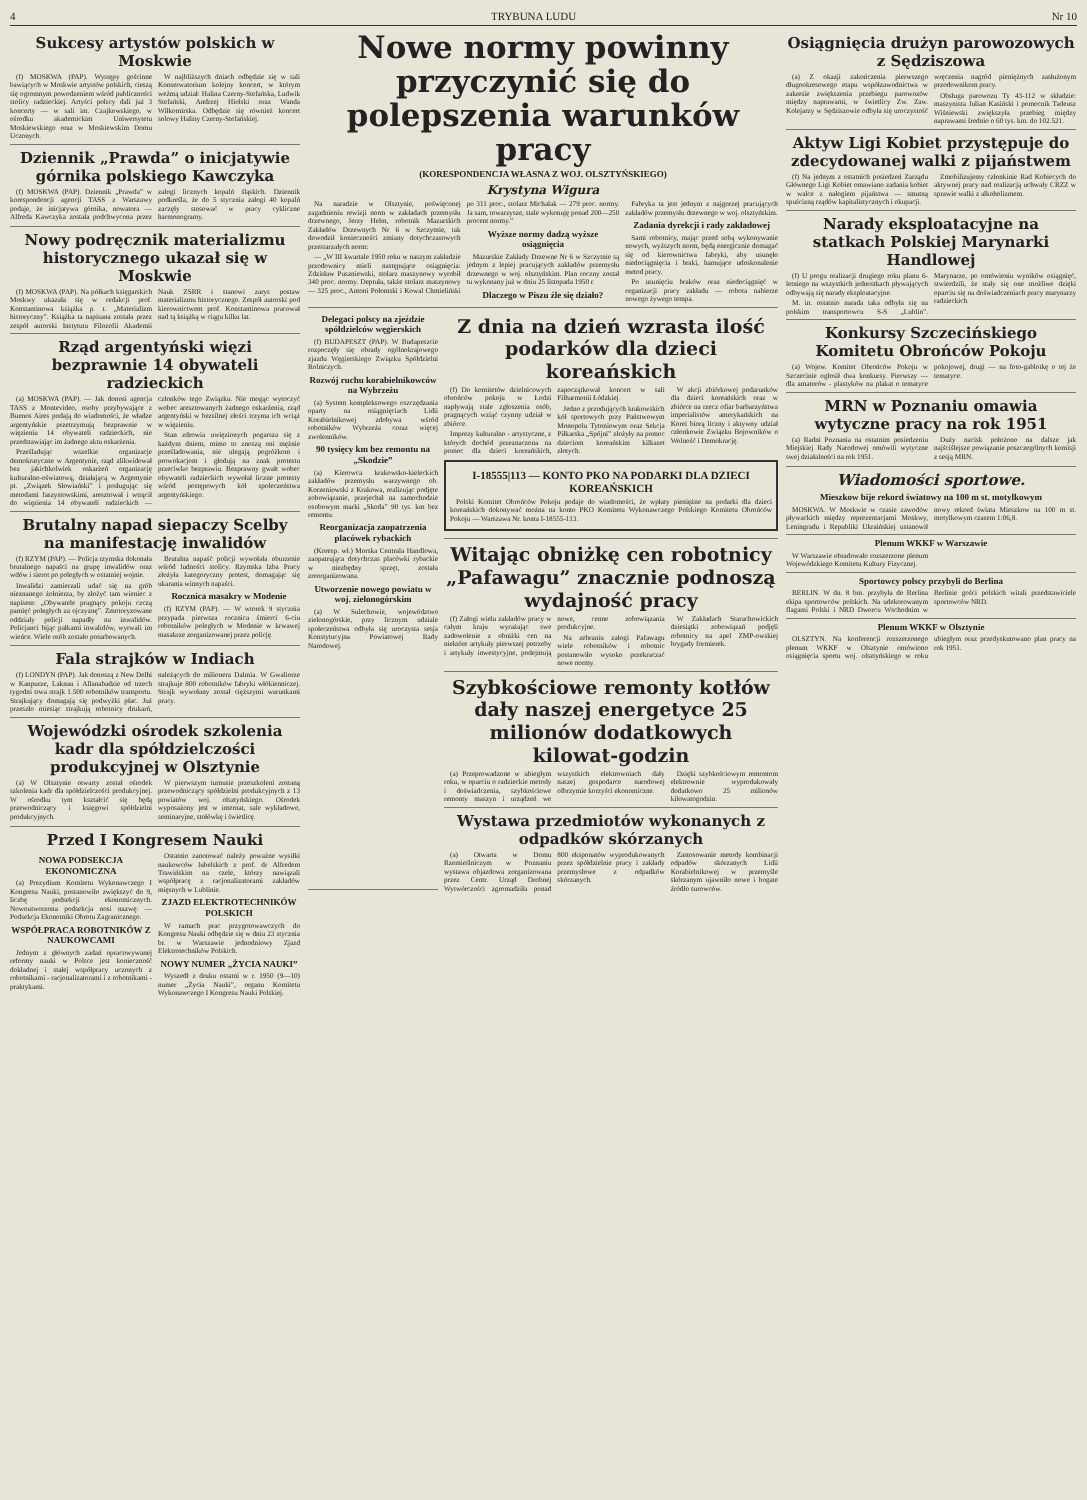4 TRYBUNA LUDU Nr 10
Sukcesy artystów polskich w Moskwie
(f) MOSKWA (PAP). Występy gościnne bawiących w Moskwie artystów polskich, cieszą się ogromnym powodzeniem wśród publiczności stolicy radzieckiej. Artyści polscy dali już 3 koncerty — w sali im. Czajkowskiego, w ośrodku akademickim Uniwersytetu Moskiewskiego oraz w Moskiewskim Domu Uczonych.
W najbliższych dniach odbędzie się w sali Konserwatorium kolejny koncert, w którym weźmą udział: Halina Czerny-Stefańska, Ludwik Stefański, Andrzej Hiolski oraz Wanda Wiłkomirska. Odbędzie się również koncert solowy Haliny Czerny-Stefańskiej.
Dziennik „Prawda” o inicjatywie górnika polskiego Kawczyka
(f) MOSKWA (PAP). Dziennik „Prawda” w korespondencji agencji TASS z Warszawy podaje, że inicjatywa górnika, nowatora — Alfreda Kawczyka została podchwycona przez załogi licznych kopalń śląskich. Dziennik podkreśla, że do 5 stycznia załogi 40 kopalń zaczęły stosować w pracy cykliczne harmonogramy.
Nowy podręcznik materializmu historycznego ukazał się w Moskwie
(f) MOSKWA (PAP). Na półkach księgarskich Moskwy ukazała się w redakcji prof. Konstantinowa książka p. t. „Materializm historyczny”. Książka ta napisana została przez zespół autorski Instytutu Filozofii Akademii Nauk ZSRR i stanowi zarys postaw materializmu historycznego. Zespół autorski pod kierownictwem prof. Konstantinowa pracował nad tą książką w ciągu kilku lat.
Rząd argentyński więzi bezprawnie 14 obywateli radzieckich
(a) MOSKWA (PAP). — Jak donosi agencja TASS z Montevideo, osoby przybywające z Buenos Aires podają do wiadomości, że władze argentyńskie przetrzymują bezprawnie w więzieniu 14 obywateli radzieckich, nie przedstawiając im żadnego aktu oskarżenia.
Prześladując wszelkie organizacje demokratyczne w Argentynie, rząd zlikwidował bez jakichkolwiek oskarżeń organizację kulturalno-oświatową, działającą w Argentynie pt. „Związek Słowiański” i posługując się metodami faszystowskimi, aresztował i wtrącił do więzienia 14 obywateli radzieckich — członków tego Związku. Nie mogąc wytoczyć wobec aresztowanych żadnego oskarżenia, rząd argentyński w bezsilnej złości trzyma ich wciąż w więzieniu.
Stan zdrowia uwięzionych pogarsza się z każdym dniem, mimo to znoszą oni mężnie prześladowania, nie ulegają pogróżkom i prowokacjom i głodują na znak protestu przeciwko bezprawiu. Bezprawny gwałt wobec obywateli radzieckich wywołał liczne protesty wśród postępowych kół społeczeństwa argentyńskiego.
Brutalny napad siepaczy Scelby na manifestację inwalidów
(f) RZYM (PAP). — Policja rzymska dokonała brutalnego napaści na grupę inwalidów oraz wdów i sierot po poległych w ostatniej wojnie.
Inwalidzi zamierzali udać się na grób nieznanego żołnierza, by złożyć tam wieniec z napisem: „Obywatele pragnący pokoju czczą pamięć poległych za ojczyznę”. Zmotoryzowane oddziały policji napadły na inwalidów. Policjanci bijąc pałkami inwalidów, wyrwali im wieńce. Wiele osób zostało poturbowanych.
Brutalna napaść policji wywołała oburzenie wśród ludności stolicy. Rzymska Izba Pracy złożyła kategoryczny protest, domagając się ukarania winnych napaści.
Rocznica masakry w Modenie
(f) RZYM (PAP). — W wtorek 9 stycznia przypada pierwsza rocznica śmierci 6-ciu robotników poległych w Modenie w krwawej masakrze zorganizowanej przez policję.
Fala strajków w Indiach
(f) LONDYN (PAP). Jak donoszą z New Delhi w Kanpurze, Laknau i Allanabadzie od trzech tygodni trwa strajk 1.500 robotników transportu. Strajkujący domagają się podwyżki płac. Już przeszło miesiąc strajkują robotnicy drukarń, należących do milionera Dalmia. W Gwaliorze strajkuje 800 robotników fabryki włókienniczej. Strajk wywołany został cięższymi warunkami pracy.
Wojewódzki ośrodek szkolenia kadr dla spółdzielczości produkcyjnej w Olsztynie
(a) W Olsztynie otwarty został ośrodek szkolenia kadr dla spółdzielczości produkcyjnej. W ośrodku tym kształcić się będą przewodniczący i księgowi spółdzielni produkcyjnych.
W pierwszym turnusie przeszkoleni zostaną przewodniczący spółdzielni produkcyjnych z 13 powiatów woj. olsztyńskiego. Ośrodek wyposażony jest w internat, sale wykładowe, seminaryjne, stołówkę i świetlicę.
Przed I Kongresem Nauki
NOWA PODSEKCJA EKONOMICZNA
(a) Prezydium Komitetu Wykonawczego I Kongresu Nauki, postanowiło zwiększyć do 9, liczbę podsekcji ekonomicznych. Nowoutworzona podsekcja nosi nazwę: — Podsekcja Ekonomiki Obrotu Zagranicznego.
WSPÓŁPRACA ROBOTNIKÓW Z NAUKOWCAMI
Jednym z głównych zadań opracowywanej reformy nauki w Polsce jest konieczność dokładnej i stałej współpracy uczonych z robotnikami - racjonalizatorami i z robotnikami - praktykami.
Ostatnio zanotować należy poważne wysiłki naukowców lubelskich z prof. dr Alfredem Trawińskim na czele, którzy nawiązali współpracę z racjonalizatorami zakładów mięsnych w Lublinie.
ZJAZD ELEKTROTECHNIKÓW POLSKICH
W ramach prac przygotowawczych do Kongresu Nauki odbędzie się w dniu 23 stycznia br. w Warszawie jednodniowy Zjazd Elektrotechników Polskich.
NOWY NUMER „ŻYCIA NAUKI”
Wyszedł z druku ostatni w r. 1950 (9—10) numer „Życia Nauki”, organu Komitetu Wykonawczego I Kongresu Nauki Polskiej.
Nowe normy powinny przyczynić się do polepszenia warunków pracy
(KORESPONDENCJA WŁASNA Z WOJ. OLSZTYŃSKIEGO)
Krystyna Wigura
Na naradzie w Olsztynie, poświęconej zagadnieniu rewizji norm w zakładach przemysłu drzewnego, Jerzy Helm, robotnik Mazurskich Zakładów Drzewnych Nr 6 w Szczytnie, tak dowodził konieczności zmiany dotychczasowych przestarzałych norm:
— „W III kwartale 1950 roku w naszym zakładzie przodownicy mieli następujące osiągnięcia: Zdzisław Puszniewski, stolarz maszynowy wyrobił 340 proc. normy. Deptuła, także stolarz maszynowy — 325 proc., Antoni Połomski i Kowal Chmieliński po 311 proc., stolarz Michalak — 279 proc. normy. Ja sam, towarzysze, stale wykonuję ponad 200—250 procent normy.”
Wyższe normy dadzą wyższe osiągnięcia
Mazurskie Zakłady Drzewne Nr 6 w Szczytnie są jednym z lepiej pracujących zakładów przemysłu drzewnego w woj. olsztyńskim. Plan roczny został tu wykonany już w dniu 25 listopada 1950 r.
Dlaczego w Piszu źle się działo?
Fabryka ta jest jednym z najgorzej pracujących zakładów przemysłu drzewnego w woj. olsztyńskim.
Zadania dyrekcji i rady zakładowej
Sami robotnicy, mając przed sobą wykonywanie nowych, wyższych norm, będą energicznie domagać się od kierownictwa fabryki, aby usunęło niedociągnięcia i braki, hamujące udoskonalenie metod pracy.
Po usunięciu braków oraz niedociągnięć w organizacji pracy zakładu — robota nabierze nowego żywego tempa.
Delegaci polscy na zjeździe spółdzielców węgierskich
(f) BUDAPESZT (PAP). W Budapeszcie rozpoczęły się obrady ogólnokrajowego zjazdu Węgierskiego Związku Spółdzielni Rolniczych.
Rozwój ruchu korabielnikowców na Wybrzeżu
(a) System kompleksowego oszczędzania oparty na osiągnięciach Lidii Korabielnikowej zdobywa wśród robotników Wybrzeża coraz więcej zwolenników.
90 tysięcy km bez remontu na „Skodzie”
(a) Kierowca krakowsko-kieleckich zakładów przemysłu warzywnego ob. Korzeniowski z Krakowa, realizując podjęte zobowiązanie, przejechał na samochodzie osobowym marki „Skoda” 90 tys. km bez remontu.
Reorganizacja zaopatrzenia placówek rybackich
(Koresp. wł.) Morska Centrala Handlowa, zaopatrująca dotychczas placówki rybackie w niezbędny sprzęt, została zreorganizowana.
Utworzenie nowego powiatu w woj. zielonogórskim
(a) W Sulechowie, województwo zielonogórskie, przy licznym udziale społeczeństwa odbyła się uroczysta sesja Konstytucyjna Powiatowej Rady Narodowej.
Z dnia na dzień wzrasta ilość podarków dla dzieci koreańskich
(f) Do komitetów dzielnicowych obrońców pokoju w Łodzi napływają stale zgłoszenia osób, pragnących wziąć czynny udział w zbiórce.
Imprezy kulturalno - artystyczne, z których dochód przeznaczona na pomoc dla dzieci koreańskich, zapoczątkował koncert w sali Filharmonii Łódzkiej.
Jedno z przodujących krakowskich kół sportowych przy Państwowym Monopolu Tytoniowym oraz Sekcja Piłkarska „Spójni” złożyły na pomoc dzieciom koreańskim kilkaset złotych.
W akcji zbiórkowej podarunków dla dzieci koreańskich oraz w zbiórce na rzecz ofiar barbarzyństwa imperialistów amerykańskich na Korei biorą liczny i aktywny udział członkowie Związku Bojowników o Wolność i Demokrację.
I-18555|113 — KONTO PKO NA PODARKI DLA DZIECI KOREAŃSKICH
Polski Komitet Obrońców Pokoju podaje do wiadomości, że wpłaty pieniężne na podarki dla dzieci koreańskich dokonywać można na konto PKO Komitetu Wykonawczego Polskiego Komitetu Obrońców Pokoju — Warszawa Nr. konta I-18555-113.
Witając obniżkę cen robotnicy „Pafawagu” znacznie podnoszą wydajność pracy
(f) Załogi wielu zakładów pracy w całym kraju wyrażając swe zadowolenie z obniżki cen na niektóre artykuły pierwszej potrzeby i artykuły inwestycyjne, podejmują nowe, cenne zobowiązania produkcyjne.
Na zebraniu załogi Pafawagu wiele robotników i robotnic postanowiło wysoko przekraczać nowe normy.
W Zakładach Starachowickich dziesiątki zobowiązań podjęli robotnicy na apel ZMP-owskiej brygady formierek.
Szybkościowe remonty kotłów dały naszej energetyce 25 milionów dodatkowych kilowat-godzin
(a) Przeprowadzone w ubiegłym roku, w oparciu o radzieckie metody i doświadczenia, szybkościowe remonty maszyn i urządzeń we wszystkich elektrowniach dały naszej gospodarce narodowej olbrzymie korzyści ekonomiczne.
Dzięki szybkościowym remontom elektrownie wyprodukowały dodatkowo 25 milionów kilowatogodzin.
Wystawa przedmiotów wykonanych z odpadków skórzanych
(a) Otwarta w Domu Rzemieślniczym w Poznaniu wystawa objazdowa zorganizowana przez Centr. Urząd Drobnej Wytwórczości zgromadziła ponad 800 eksponatów wyprodukowanych przez spółdzielnie pracy i zakłady przemysłowe z odpadków skórzanych.
Zastosowanie metody kombinacji odpadów skórzanych Lidii Korabielnikowej w przemyśle skórzanym ujawniło nowe i bogate źródło surowców.
Osiągnięcia drużyn parowozowych z Sędziszowa
(a) Z okazji zakończenia pierwszego długookresowego etapu współzawodnictwa w zakresie zwiększenia przebiegu parowozów między naprawami, w świetlicy Zw. Zaw. Kolejarzy w Sędziszowie odbyła się uroczystość wręczenia nagród pieniężnych zasłużonym przodownikom pracy.
Obsługa parowozu Ty 43-112 w składzie: maszynista Julian Kasiński i pomocnik Tadeusz Wiśniewski zwiększyła przebieg między naprawami średnio o 60 tys. km. do 102.521.
Aktyw Ligi Kobiet przystępuje do zdecydowanej walki z pijaństwem
(f) Na jednym z ostatnich posiedzeń Zarządu Głównego Ligi Kobiet omawiano zadania kobiet w walce z nałogiem pijaństwa — smutną spuścizną rządów kapitalistycznych i okupacji.
Zmobilizujemy członkinie Rad Kobiecych do aktywnej pracy nad realizacją uchwały CRZZ w sprawie walki z alkoholizmem.
Narady eksploatacyjne na statkach Polskiej Marynarki Handlowej
(f) U progu realizacji drugiego roku planu 6-letniego na wszystkich jednostkach pływających odbywają się narady eksploatacyjne.
M. in. ostatnio narada taka odbyła się na polskim transportowcu S-S „Lublin”. Marynarze, po omówieniu wyników osiągnięć, stwierdzili, że stały się one możliwe dzięki oparciu się na doświadczeniach pracy marynarzy radzieckich.
Konkursy Szczecińskiego Komitetu Obrońców Pokoju
(a) Wojew. Komitet Obrońców Pokoju w Szczecinie ogłosił dwa konkursy. Pierwszy — dla amatorów - plastyków na plakat o tematyce pokojowej, drugi — na foto-gablotkę o tej że tematyce.
MRN w Poznaniu omawia wytyczne pracy na rok 1951
(a) Radni Poznania na ostatnim posiedzeniu Miejskiej Rady Narodowej omówili wytyczne swej działalności na rok 1951.
Duży nacisk położono na dalsze jak najściślejsze powiązanie poszczególnych komisji z sesją MRN.
Wiadomości sportowe.
Mieszkow bije rekord światowy na 100 m st. motylkowym
MOSKWA. W Moskwie w czasie zawodów pływackich między reprezentacjami Moskwy, Leningradu i Republiki Ukraińskiej ustanowił nowy rekord świata Mieszkow na 100 m st. motylkowym czasem 1:06,8.
Plenum WKKF w Warszawie
W Warszawie obradowało rozszerzone plenum Wojewódzkiego Komitetu Kultury Fizycznej.
Sportowcy polscy przybyli do Berlina
BERLIN. W dn. 8 bm. przybyła do Berlina ekipa sportowców polskich. Na udekorowanym flagami Polski i NRD Dworcu Wschodnim w Berlinie gości polskich witali przedstawiciele sportowców NRD.
Plenum WKKF w Olsztynie
OLSZTYN. Na konferencji rozszerzonego plenum WKKF w Olsztynie omówiono osiągnięcia sportu woj. olsztyńskiego w roku ubiegłym oraz przedyskutowano plan pracy na rok 1951.